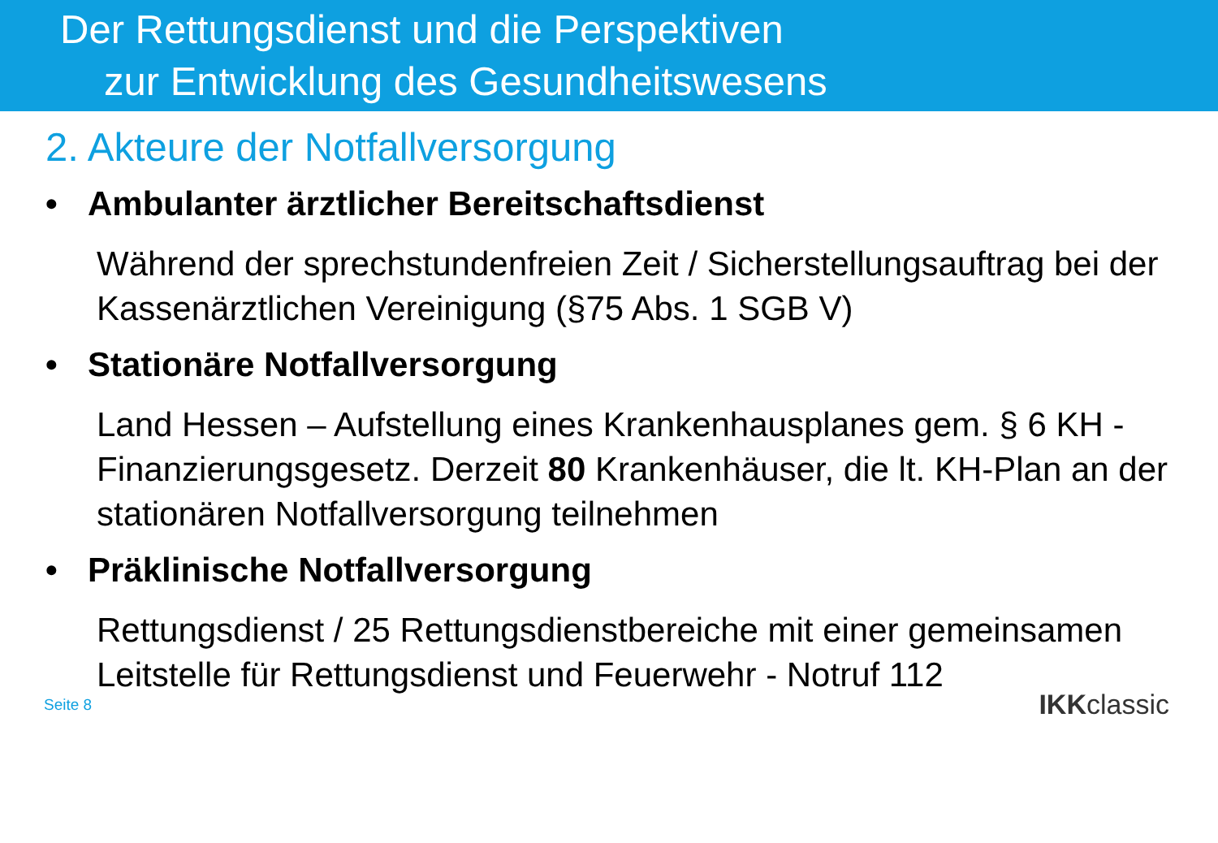Der Rettungsdienst und die Perspektiven
zur Entwicklung des Gesundheitswesens
2. Akteure der Notfallversorgung
• Ambulanter ärztlicher Bereitschaftsdienst
Während der sprechstundenfreien Zeit / Sicherstellungsauftrag bei der Kassenärztlichen Vereinigung (§75 Abs. 1 SGB V)
• Stationäre Notfallversorgung
Land Hessen – Aufstellung eines Krankenhausplanes gem. § 6 KH -Finanzierungsgesetz. Derzeit 80 Krankenhäuser, die lt. KH-Plan an der stationären Notfallversorgung teilnehmen
• Präklinische Notfallversorgung
Rettungsdienst / 25 Rettungsdienstbereiche mit einer gemeinsamen Leitstelle für Rettungsdienst und Feuerwehr - Notruf 112
Seite 8 IKKclassic